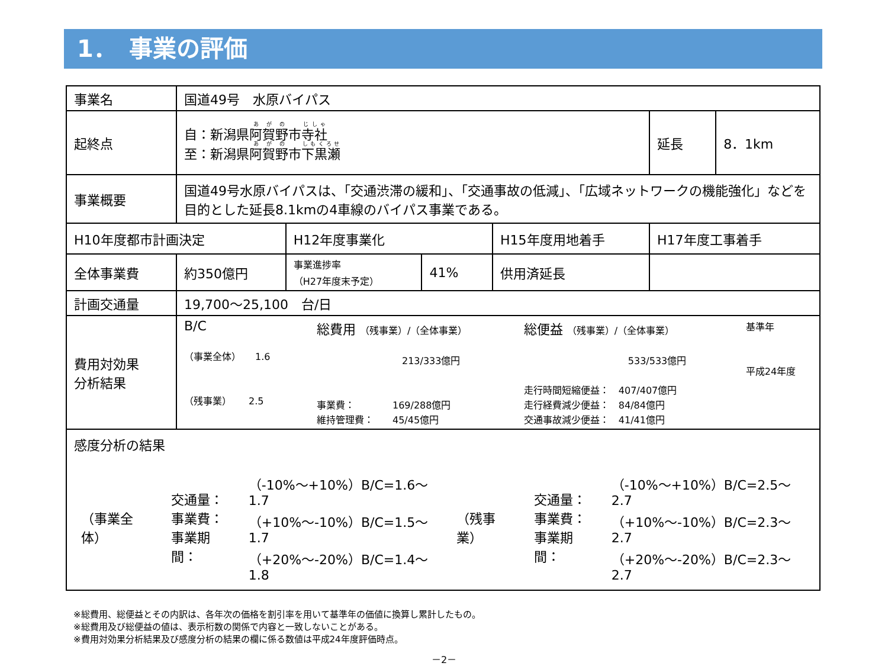1．　事業の評価
| 事業名 | 国道49号 水原バイパス | | | | | |
| 起終点 | 自：新潟県 阿賀野 市 寺社 至：新潟県 阿賀野 市 下黒瀬 | | | | 延長 | 8．1km |
| 事業概要 | 国道49号水原バイパスは、「交通渋滞の緩和」、「交通事故の低減」、「広域ネットワークの機能強化」などを目的とした延長8.1kmの4車線のバイパス事業である。 | | | | | |
| H10年度都市計画決定 | | H12年度事業化 | | H15年度用地着手 | H17年度工事着手 | |
| 全体事業費 | 約350億円 | 事業進捗率 （H27年度末予定） | 41% | 供用済延長 | | |
| 計画交通量 | 19,700～25,100 台/日 | | | | | |
| 費用対効果 分析結果 | / B/C （事業全体） 1.6 （残事業） 2.5 / 総費用 （残事業）/（全体事業） 213/333億円 事業費： 169/288億円 維持管理費： 45/45億円 / 総便益 （残事業）/（全体事業） 533/533億円 走行時間短縮便益： 407/407億円 走行経費減少便益： 84/84億円 交通事故減少便益： 41/41億円 / 基準年 平成24年度 / | | | | | |
| 感度分析の結果 / （事業全体） / 交通量： 事業費： 事業期間： / （-10%～+10%）B/C=1.6～1.7 （+10%～-10%）B/C=1.5～1.7 （+20%～-20%）B/C=1.4～1.8 / （残事業） / 交通量： 事業費： 事業期間： / （-10%～+10%）B/C=2.5～2.7 （+10%～-10%）B/C=2.3～2.7 （+20%～-20%）B/C=2.3～2.7 / | | | | | | |
※総費用、総便益とその内訳は、各年次の価格を割引率を用いて基準年の価値に換算し累計したもの。
※総費用及び総便益の値は、表示桁数の関係で内容と一致しないことがある。
※費用対効果分析結果及び感度分析の結果の欄に係る数値は平成24年度評価時点。
－2－